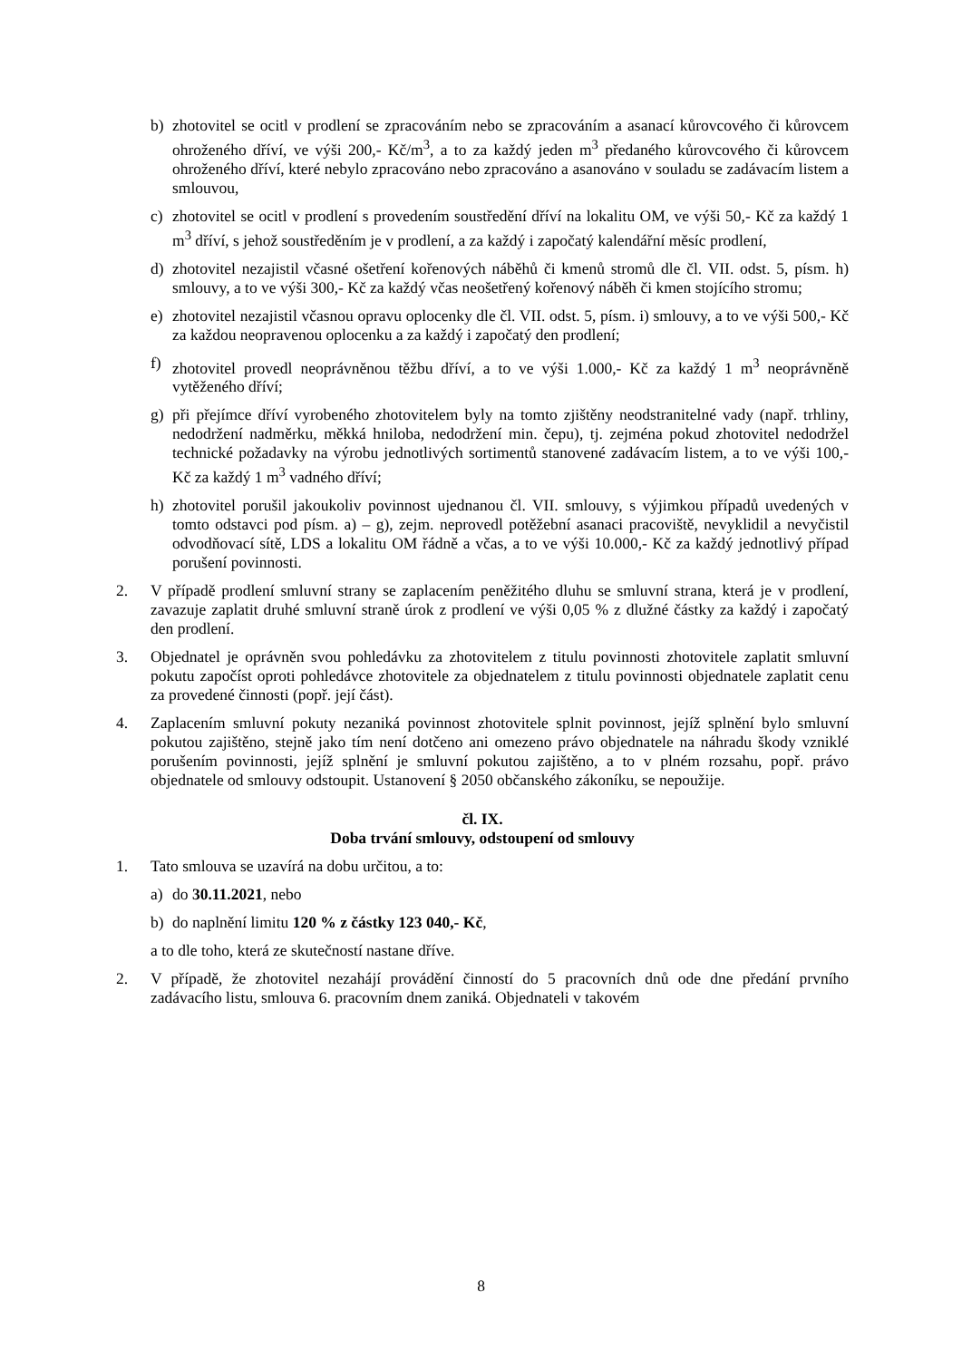b) zhotovitel se ocitl v prodlení se zpracováním nebo se zpracováním a asanací kůrovcového či kůrovcem ohroženého dříví, ve výši 200,- Kč/m<sup>3</sup>, a to za každý jeden m<sup>3</sup> předaného kůrovcového či kůrovcem ohroženého dříví, které nebylo zpracováno nebo zpracováno a asanováno v souladu se zadávacím listem a smlouvou,
c) zhotovitel se ocitl v prodlení s provedením soustředění dříví na lokalitu OM, ve výši 50,- Kč za každý 1 m<sup>3</sup> dříví, s jehož soustředěním je v prodlení, a za každý i započatý kalendářní měsíc prodlení,
d) zhotovitel nezajistil včasné ošetření kořenových náběhů či kmenů stromů dle čl. VII. odst. 5, písm. h) smlouvy, a to ve výši 300,- Kč za každý včas neošetřený kořenový náběh či kmen stojícího stromu;
e) zhotovitel nezajistil včasnou opravu oplocenky dle čl. VII. odst. 5, písm. i) smlouvy, a to ve výši 500,- Kč za každou neopravenou oplocenku a za každý i započatý den prodlení;
f) zhotovitel provedl neoprávněnou těžbu dříví, a to ve výši 1.000,- Kč za každý 1 m<sup>3</sup> neoprávněně vytěženého dříví;
g) při přejímce dříví vyrobeného zhotovitelem byly na tomto zjištěny neodstranitelné vady (např. trhliny, nedodržení nadměrku, měkká hniloba, nedodržení min. čepu), tj. zejména pokud zhotovitel nedodržel technické požadavky na výrobu jednotlivých sortimentů stanovené zadávacím listem, a to ve výši 100,- Kč za každý 1 m<sup>3</sup> vadného dříví;
h) zhotovitel porušil jakoukoliv povinnost ujednanou čl. VII. smlouvy, s výjimkou případů uvedených v tomto odstavci pod písm. a) – g), zejm. neprovedl potěžební asanaci pracoviště, nevyklidil a nevyčistil odvodňovací sítě, LDS a lokalitu OM řádně a včas, a to ve výši 10.000,- Kč za každý jednotlivý případ porušení povinnosti.
2. V případě prodlení smluvní strany se zaplacením peněžitého dluhu se smluvní strana, která je v prodlení, zavazuje zaplatit druhé smluvní straně úrok z prodlení ve výši 0,05 % z dlužné částky za každý i započatý den prodlení.
3. Objednatel je oprávněn svou pohledávku za zhotovitelem z titulu povinnosti zhotovitele zaplatit smluvní pokutu započíst oproti pohledávce zhotovitele za objednatelem z titulu povinnosti objednatele zaplatit cenu za provedené činnosti (popř. její část).
4. Zaplacením smluvní pokuty nezaniká povinnost zhotovitele splnit povinnost, jejíž splnění bylo smluvní pokutou zajištěno, stejně jako tím není dotčeno ani omezeno právo objednatele na náhradu škody vzniklé porušením povinnosti, jejíž splnění je smluvní pokutou zajištěno, a to v plném rozsahu, popř. právo objednatele od smlouvy odstoupit. Ustanovení § 2050 občanského zákoníku, se nepoužije.
čl. IX.
Doba trvání smlouvy, odstoupení od smlouvy
1. Tato smlouva se uzavírá na dobu určitou, a to:
a) do 30.11.2021, nebo
b) do naplnění limitu 120 % z částky 123 040,- Kč,
a to dle toho, která ze skutečností nastane dříve.
2. V případě, že zhotovitel nezahájí provádění činností do 5 pracovních dnů ode dne předání prvního zadávacího listu, smlouva 6. pracovním dnem zaniká. Objednateli v takovém
8